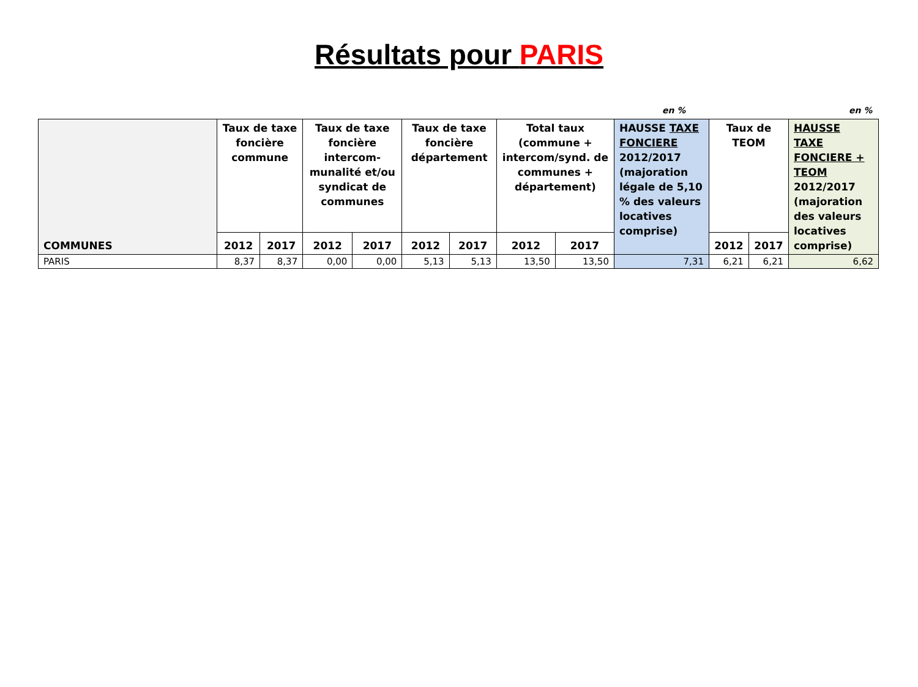Résultats pour PARIS
en % en %
| COMMUNES | Taux de taxe foncière commune | | Taux de taxe foncière intercom-munalité et/ou syndicat de communes | | Taux de taxe foncière département | | Total taux (commune + intercom/synd. de communes + département) | | HAUSSE TAXE FONCIERE 2012/2017 (majoration légale de 5,10 % des valeurs locatives comprise) | Taux de TEOM | | HAUSSE TAXE FONCIERE + TEOM 2012/2017 (majoration des valeurs locatives comprise) |
| --- | --- | --- | --- | --- | --- | --- | --- | --- | --- | --- | --- | --- |
| | 2012 | 2017 | 2012 | 2017 | 2012 | 2017 | 2012 | 2017 | | 2012 | 2017 | |
| PARIS | 8,37 | 8,37 | 0,00 | 0,00 | 5,13 | 5,13 | 13,50 | 13,50 | 7,31 | 6,21 | 6,21 | 6,62 |